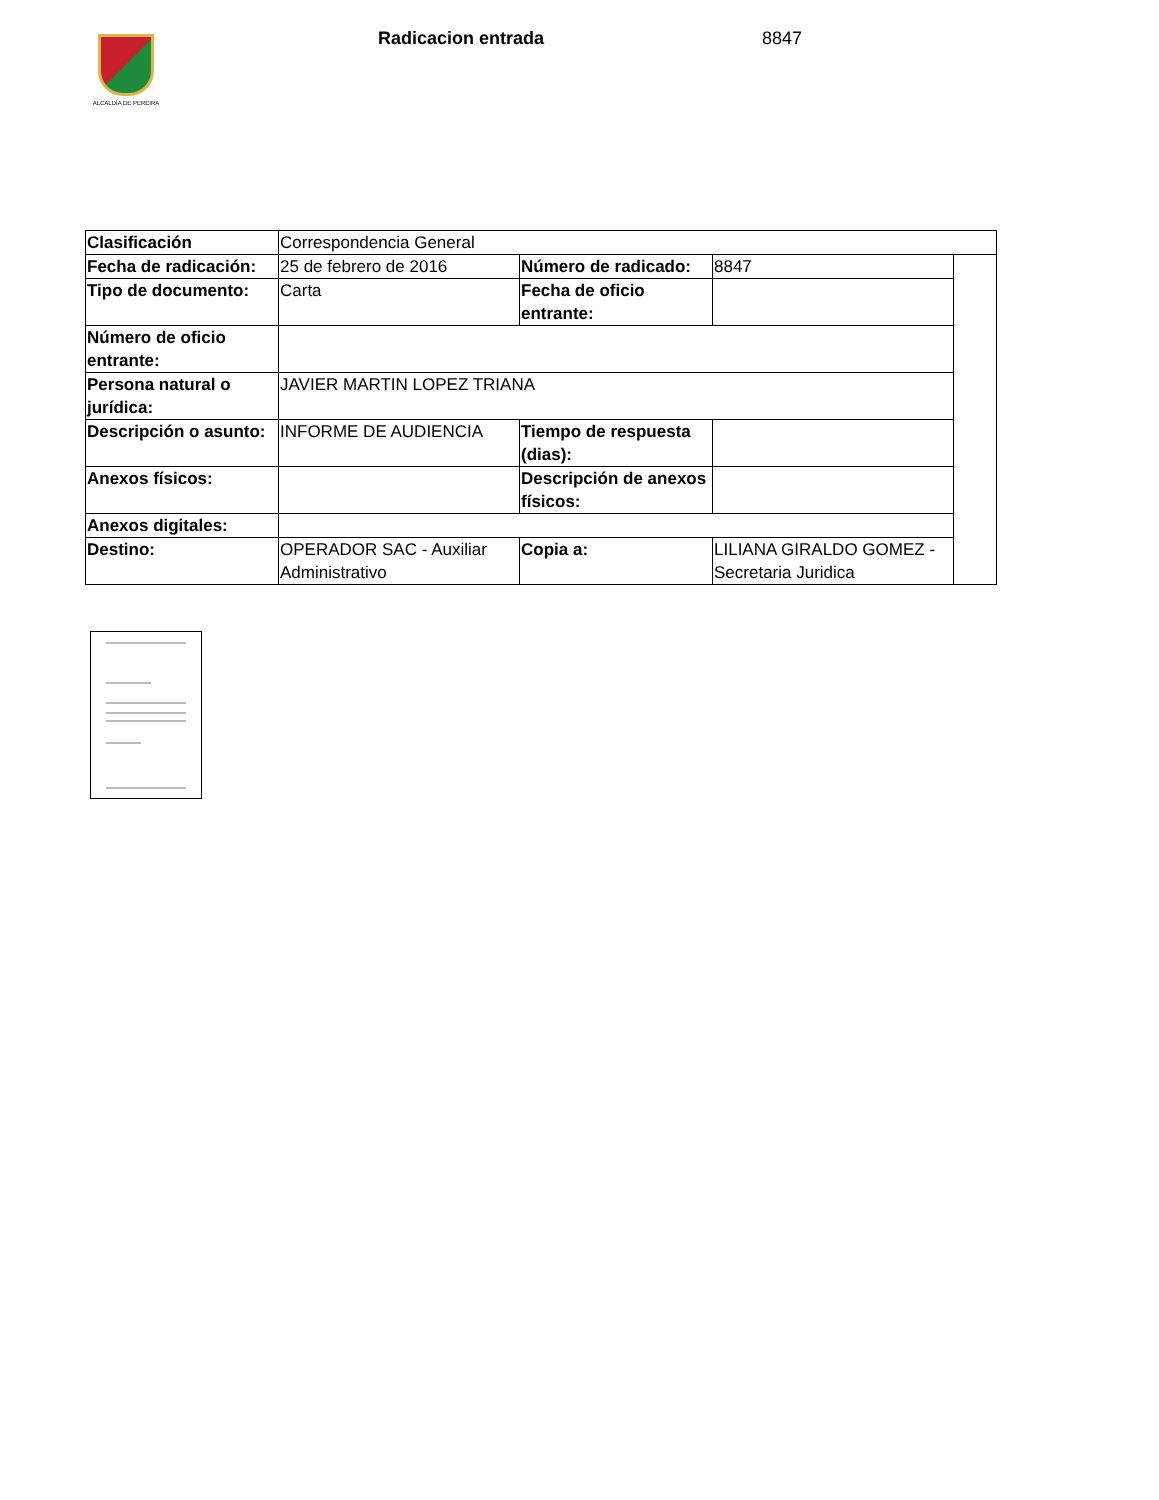ALCALDÍA DE PEREIRA Radicacion entrada 8847
| Clasificación | Correspondencia General | | | |
| Fecha de radicación: | 25 de febrero de 2016 | Número de radicado: | 8847 | |
| Tipo de documento: | Carta | Fecha de oficio entrante: | | |
| Número de oficio entrante: | | | | |
| Persona natural o jurídica: | JAVIER MARTIN LOPEZ TRIANA | | | |
| Descripción o asunto: | INFORME DE AUDIENCIA | Tiempo de respuesta (dias): | | |
| Anexos físicos: | | Descripción de anexos físicos: | | |
| Anexos digitales: | | | | |
| Destino: | OPERADOR SAC - Auxiliar Administrativo | Copia a: | LILIANA GIRALDO GOMEZ - Secretaria Juridica | |